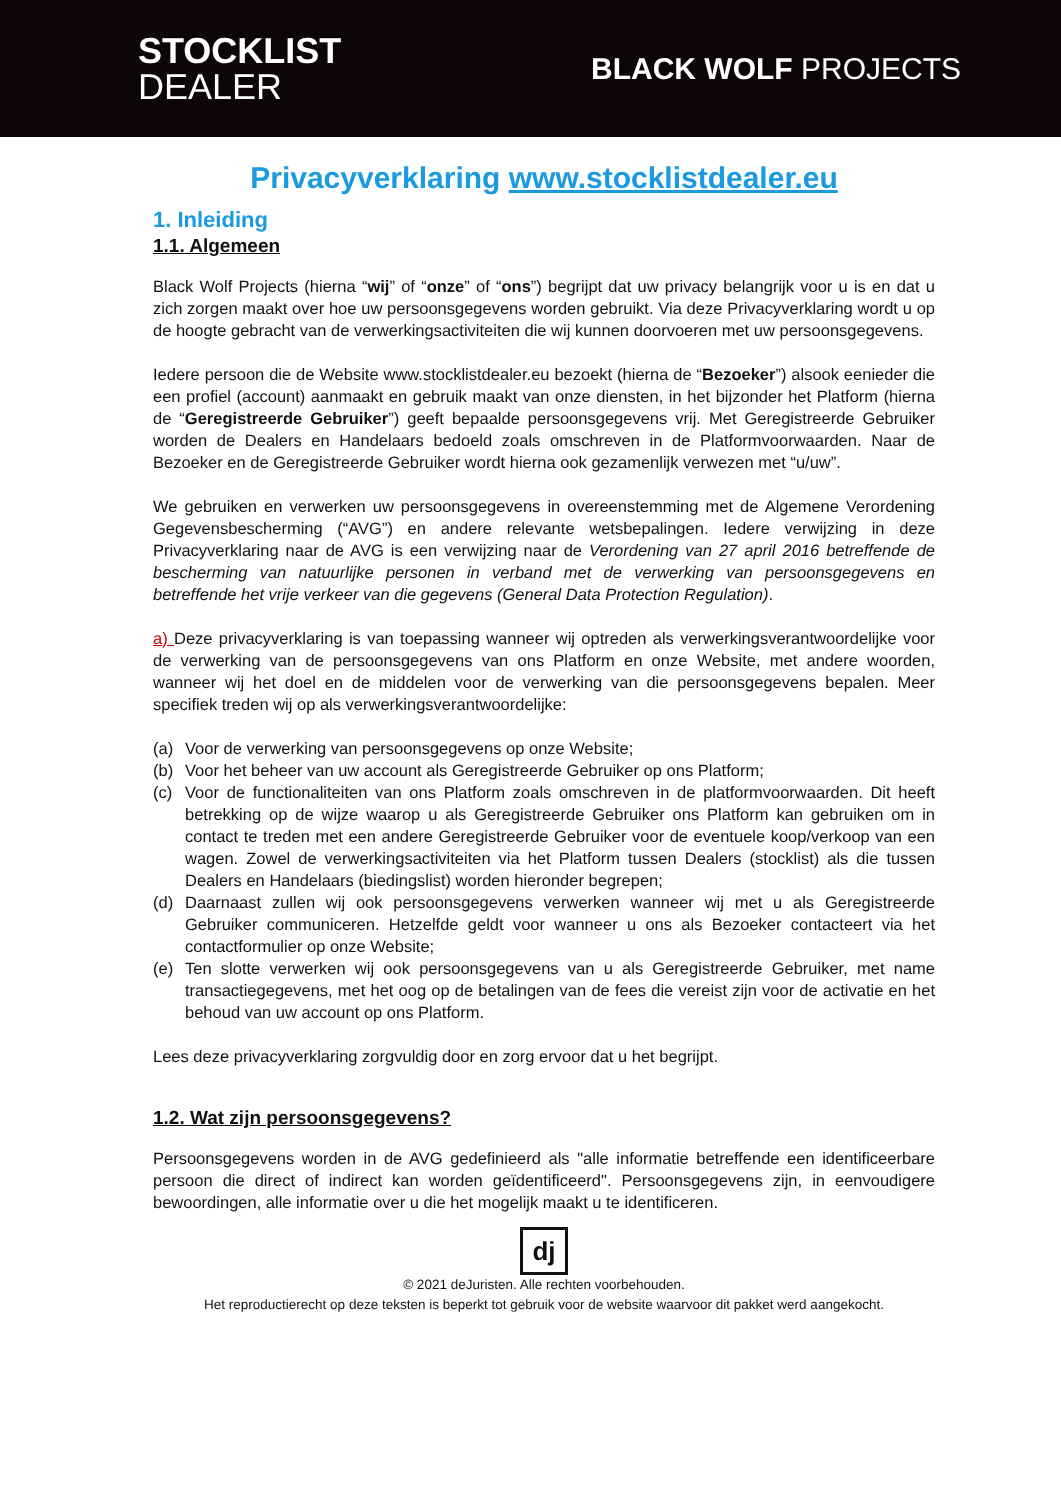STOCKLIST
DEALER
BLACK WOLF PROJECTS
Privacyverklaring www.stocklistdealer.eu
1. Inleiding
1.1. Algemeen
Black Wolf Projects (hierna “wij” of “onze” of “ons”) begrijpt dat uw privacy belangrijk voor u is en dat u zich zorgen maakt over hoe uw persoonsgegevens worden gebruikt. Via deze Privacyverklaring wordt u op de hoogte gebracht van de verwerkingsactiviteiten die wij kunnen doorvoeren met uw persoonsgegevens.
Iedere persoon die de Website www.stocklistdealer.eu bezoekt (hierna de “Bezoeker”) alsook eenieder die een profiel (account) aanmaakt en gebruik maakt van onze diensten, in het bijzonder het Platform (hierna de “Geregistreerde Gebruiker”) geeft bepaalde persoonsgegevens vrij. Met Geregistreerde Gebruiker worden de Dealers en Handelaars bedoeld zoals omschreven in de Platformvoorwaarden. Naar de Bezoeker en de Geregistreerde Gebruiker wordt hierna ook gezamenlijk verwezen met “u/uw”.
We gebruiken en verwerken uw persoonsgegevens in overeenstemming met de Algemene Verordening Gegevensbescherming (“AVG”) en andere relevante wetsbepalingen. Iedere verwijzing in deze Privacyverklaring naar de AVG is een verwijzing naar de Verordening van 27 april 2016 betreffende de bescherming van natuurlijke personen in verband met de verwerking van persoonsgegevens en betreffende het vrije verkeer van die gegevens (General Data Protection Regulation).
a) Deze privacyverklaring is van toepassing wanneer wij optreden als verwerkingsverantwoordelijke voor de verwerking van de persoonsgegevens van ons Platform en onze Website, met andere woorden, wanneer wij het doel en de middelen voor de verwerking van die persoonsgegevens bepalen. Meer specifiek treden wij op als verwerkingsverantwoordelijke:
(a) Voor de verwerking van persoonsgegevens op onze Website;
(b) Voor het beheer van uw account als Geregistreerde Gebruiker op ons Platform;
(c) Voor de functionaliteiten van ons Platform zoals omschreven in de platformvoorwaarden. Dit heeft betrekking op de wijze waarop u als Geregistreerde Gebruiker ons Platform kan gebruiken om in contact te treden met een andere Geregistreerde Gebruiker voor de eventuele koop/verkoop van een wagen. Zowel de verwerkingsactiviteiten via het Platform tussen Dealers (stocklist) als die tussen Dealers en Handelaars (biedingslist) worden hieronder begrepen;
(d) Daarnaast zullen wij ook persoonsgegevens verwerken wanneer wij met u als Geregistreerde Gebruiker communiceren. Hetzelfde geldt voor wanneer u ons als Bezoeker contacteert via het contactformulier op onze Website;
(e) Ten slotte verwerken wij ook persoonsgegevens van u als Geregistreerde Gebruiker, met name transactiegegevens, met het oog op de betalingen van de fees die vereist zijn voor de activatie en het behoud van uw account op ons Platform.
Lees deze privacyverklaring zorgvuldig door en zorg ervoor dat u het begrijpt.
1.2. Wat zijn persoonsgegevens?
Persoonsgegevens worden in de AVG gedefinieerd als "alle informatie betreffende een identificeerbare persoon die direct of indirect kan worden geïdentificeerd". Persoonsgegevens zijn, in eenvoudigere bewoordingen, alle informatie over u die het mogelijk maakt u te identificeren.
dj
© 2021 deJuristen. Alle rechten voorbehouden.
Het reproductierecht op deze teksten is beperkt tot gebruik voor de website waarvoor dit pakket werd aangekocht.